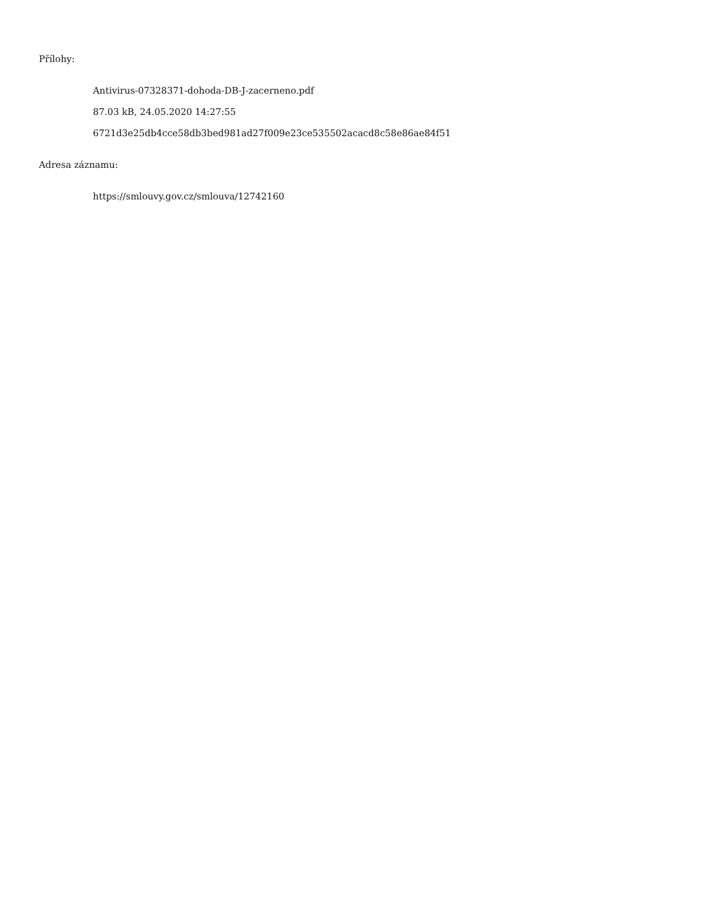Přílohy:
Antivirus-07328371-dohoda-DB-J-zacerneno.pdf
87.03 kB, 24.05.2020 14:27:55
6721d3e25db4cce58db3bed981ad27f009e23ce535502acacd8c58e86ae84f51
Adresa záznamu:
https://smlouvy.gov.cz/smlouva/12742160